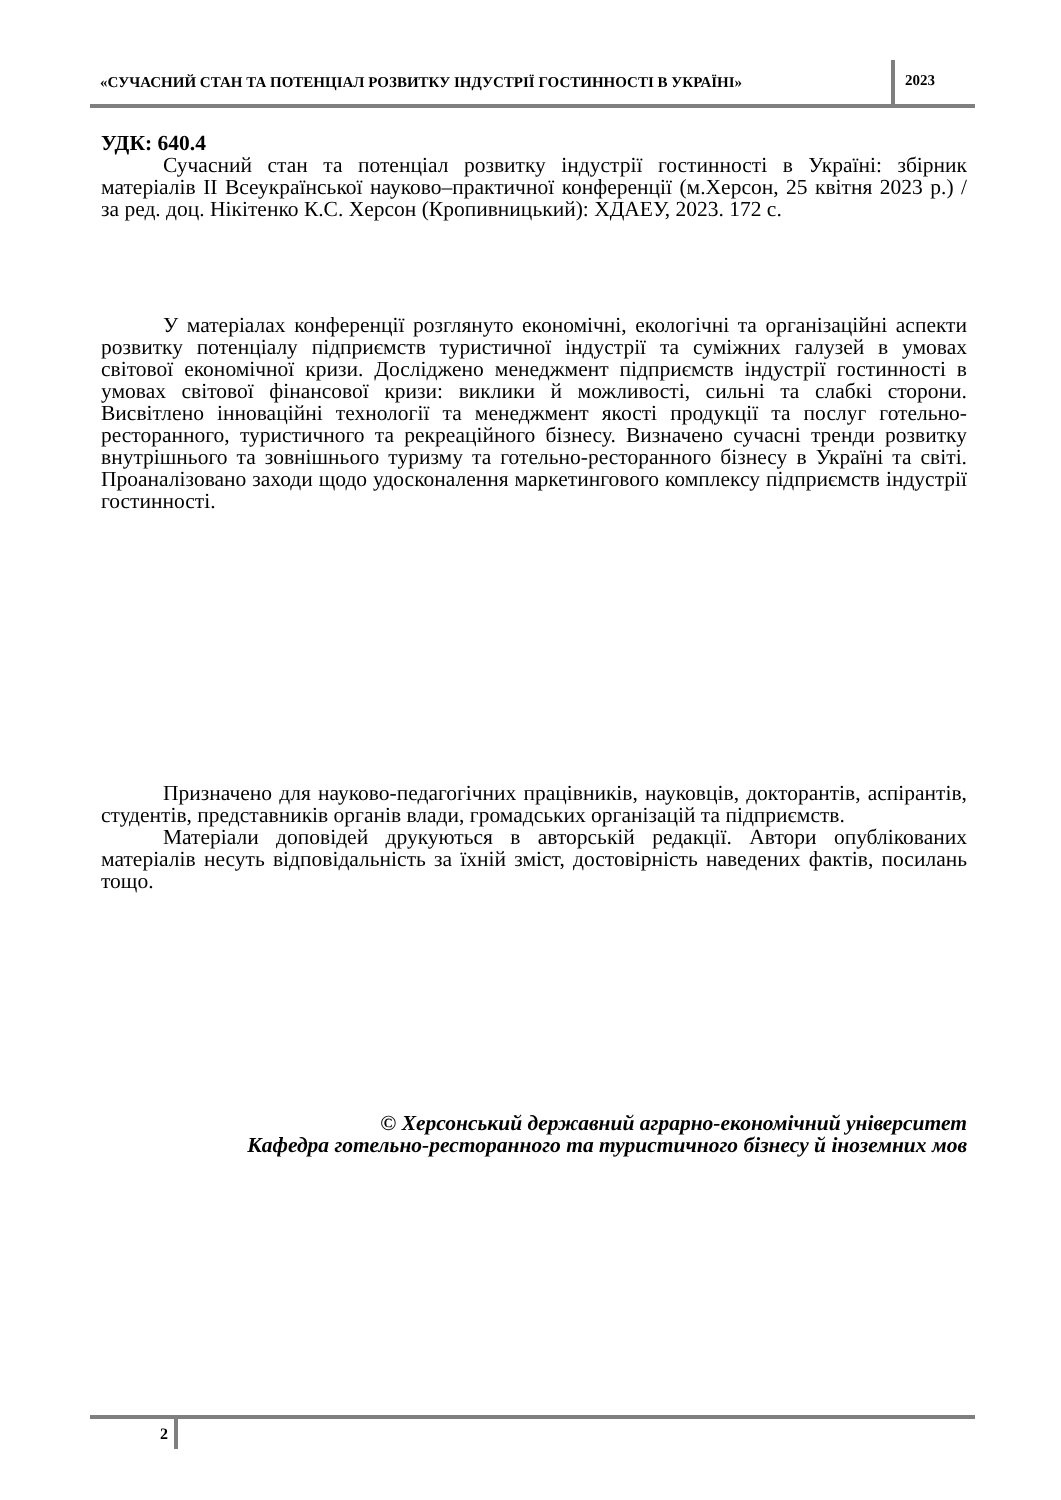«СУЧАСНИЙ СТАН ТА ПОТЕНЦІАЛ РОЗВИТКУ ІНДУСТРІЇ ГОСТИННОСТІ В УКРАЇНІ»
2023
УДК: 640.4
Сучасний стан та потенціал розвитку індустрії гостинності в Україні: збірник матеріалів ІІ Всеукраїнської науково–практичної конференції (м.Херсон, 25 квітня 2023 р.) / за ред. доц. Нікітенко К.С. Херсон (Кропивницький): ХДАЕУ, 2023. 172 с.
У матеріалах конференції розглянуто економічні, екологічні та організаційні аспекти розвитку потенціалу підприємств туристичної індустрії та суміжних галузей в умовах світової економічної кризи. Досліджено менеджмент підприємств індустрії гостинності в умовах світової фінансової кризи: виклики й можливості, сильні та слабкі сторони. Висвітлено інноваційні технології та менеджмент якості продукції та послуг готельно-ресторанного, туристичного та рекреаційного бізнесу. Визначено сучасні тренди розвитку внутрішнього та зовнішнього туризму та готельно-ресторанного бізнесу в Україні та світі. Проаналізовано заходи щодо удосконалення маркетингового комплексу підприємств індустрії гостинності.
Призначено для науково-педагогічних працівників, науковців, докторантів, аспірантів, студентів, представників органів влади, громадських організацій та підприємств.
Матеріали доповідей друкуються в авторській редакції. Автори опублікованих матеріалів несуть відповідальність за їхній зміст, достовірність наведених фактів, посилань тощо.
© Херсонський державний аграрно-економічний університет
Кафедра готельно-ресторанного та туристичного бізнесу й іноземних мов
2